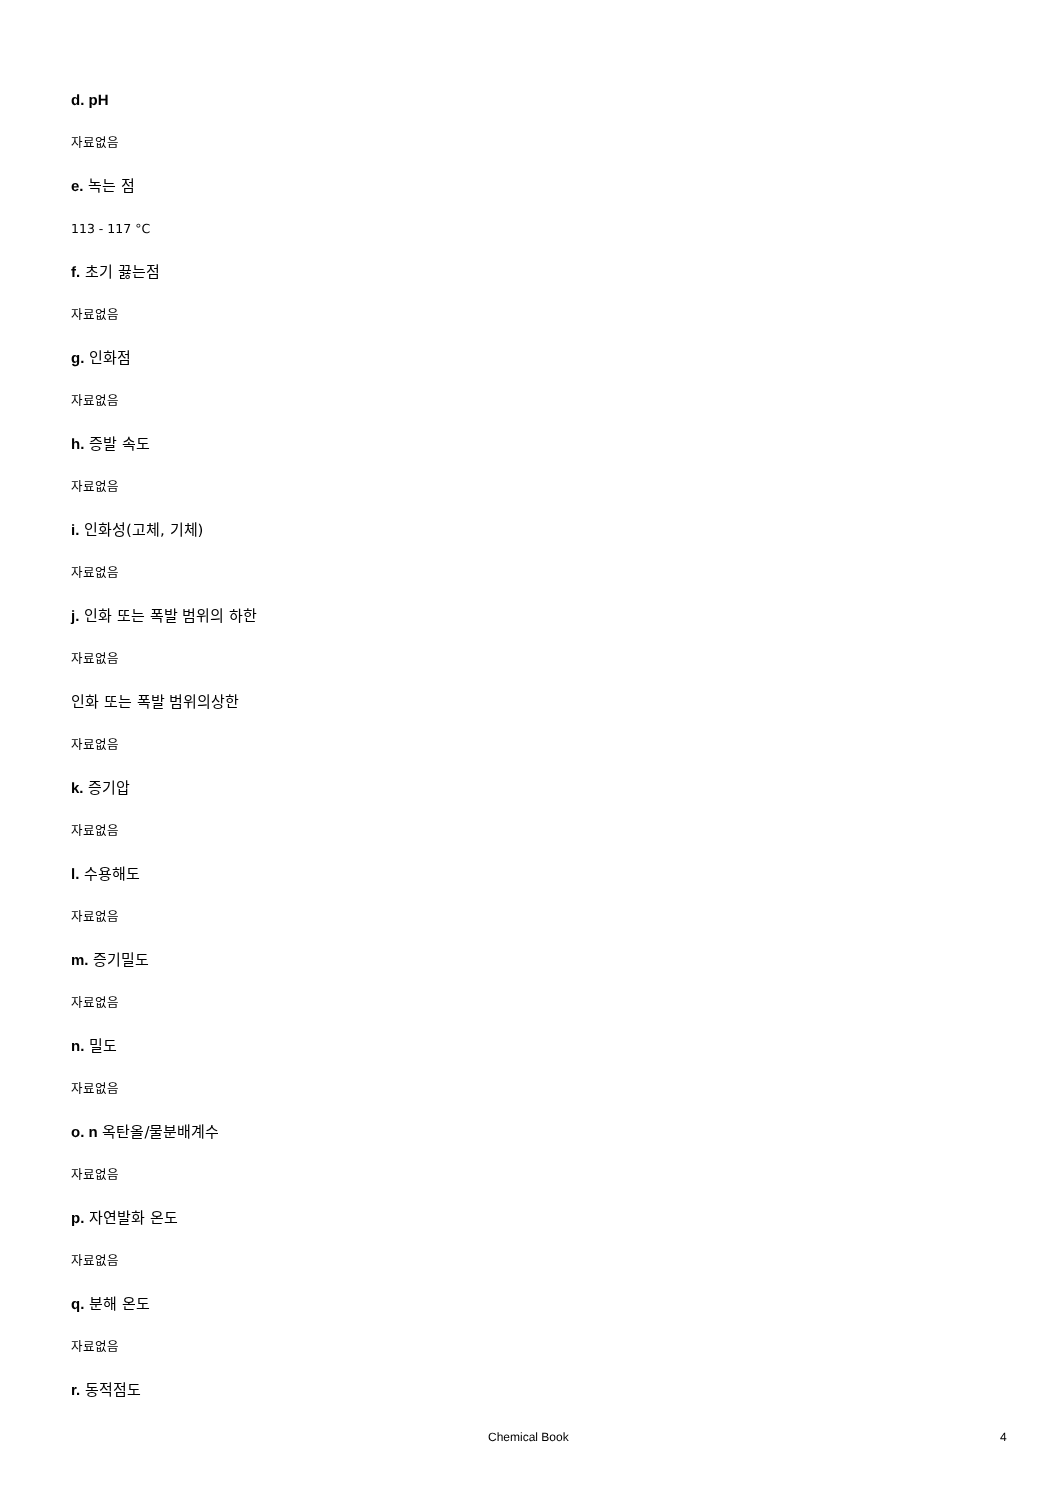d. pH
자료없음
e. 녹는 점
113 - 117 °C
f. 초기 끓는점
자료없음
g. 인화점
자료없음
h. 증발 속도
자료없음
i. 인화성(고체, 기체)
자료없음
j. 인화 또는 폭발 범위의 하한
자료없음
인화 또는 폭발 범위의상한
자료없음
k. 증기압
자료없음
l. 수용해도
자료없음
m. 증기밀도
자료없음
n. 밀도
자료없음
o. n 옥탄올/물분배계수
자료없음
p. 자연발화 온도
자료없음
q. 분해 온도
자료없음
r. 동적점도
Chemical Book 4